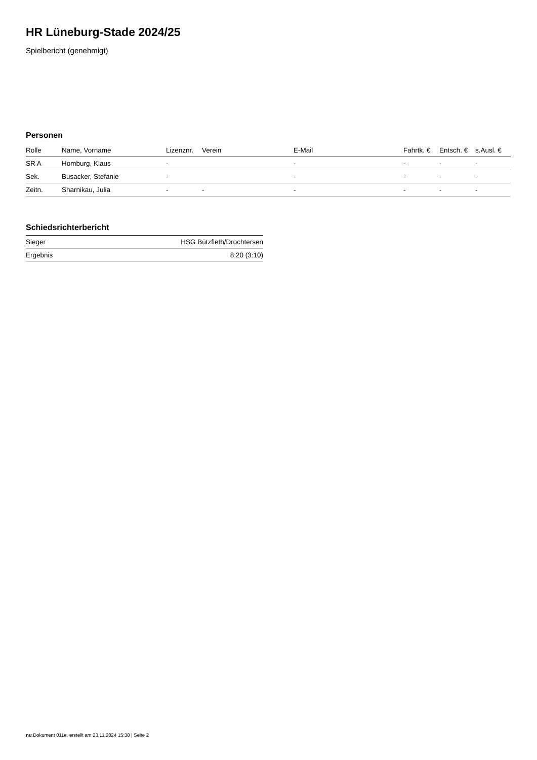HR Lüneburg-Stade 2024/25
Spielbericht (genehmigt)
Personen
| Rolle | Name, Vorname | Lizenznr. | Verein | E-Mail | Fahrtk. € | Entsch. € | s.Ausl. € |
| --- | --- | --- | --- | --- | --- | --- | --- |
| SR A | Homburg, Klaus | - | | - | - | - | - |
| Sek. | Busacker, Stefanie | - | | - | - | - | - |
| Zeitn. | Sharnikau, Julia | - | - | - | - | - | - |
Schiedsrichterbericht
| Sieger | HSG Bützfleth/Drochtersen |
| Ergebnis | 8:20 (3:10) |
nu.Dokument 011e, erstellt am 23.11.2024 15:38 | Seite 2